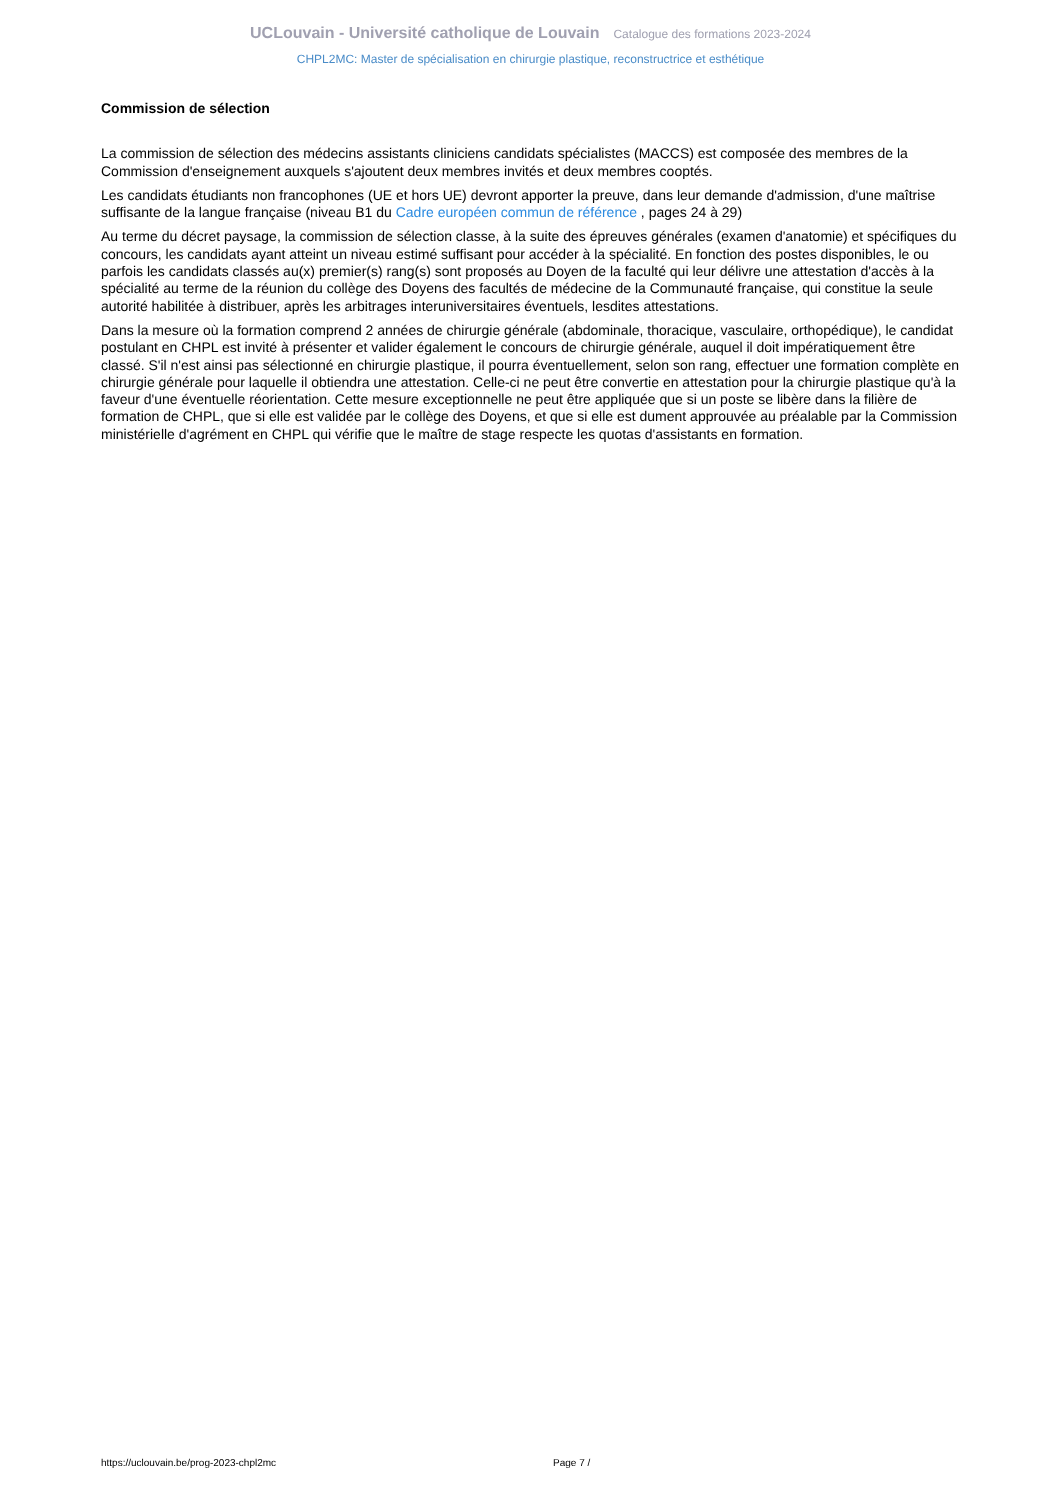UCLouvain - Université catholique de Louvain Catalogue des formations 2023-2024
CHPL2MC: Master de spécialisation en chirurgie plastique, reconstructrice et esthétique
Commission de sélection
La commission de sélection des médecins assistants cliniciens candidats spécialistes (MACCS) est composée des membres de la Commission d'enseignement auxquels s'ajoutent deux membres invités et deux membres cooptés.
Les candidats étudiants non francophones (UE et hors UE) devront apporter la preuve, dans leur demande d'admission, d'une maîtrise suffisante de la langue française (niveau B1 du Cadre européen commun de référence , pages 24 à 29)
Au terme du décret paysage, la commission de sélection classe, à la suite des épreuves générales (examen d'anatomie) et spécifiques du concours, les candidats ayant atteint un niveau estimé suffisant pour accéder à la spécialité. En fonction des postes disponibles, le ou parfois les candidats classés au(x) premier(s) rang(s) sont proposés au Doyen de la faculté qui leur délivre une attestation d'accès à la spécialité au terme de la réunion du collège des Doyens des facultés de médecine de la Communauté française, qui constitue la seule autorité habilitée à distribuer, après les arbitrages interuniversitaires éventuels, lesdites attestations.
Dans la mesure où la formation comprend 2 années de chirurgie générale (abdominale, thoracique, vasculaire, orthopédique), le candidat postulant en CHPL est invité à présenter et valider également le concours de chirurgie générale, auquel il doit impératiquement être classé. S'il n'est ainsi pas sélectionné en chirurgie plastique, il pourra éventuellement, selon son rang, effectuer une formation complète en chirurgie générale pour laquelle il obtiendra une attestation. Celle-ci ne peut être convertie en attestation pour la chirurgie plastique qu'à la faveur d'une éventuelle réorientation. Cette mesure exceptionnelle ne peut être appliquée que si un poste se libère dans la filière de formation de CHPL, que si elle est validée par le collège des Doyens, et que si elle est dument approuvée au préalable par la Commission ministérielle d'agrément en CHPL qui vérifie que le maître de stage respecte les quotas d'assistants en formation.
https://uclouvain.be/prog-2023-chpl2mc Page 7 /